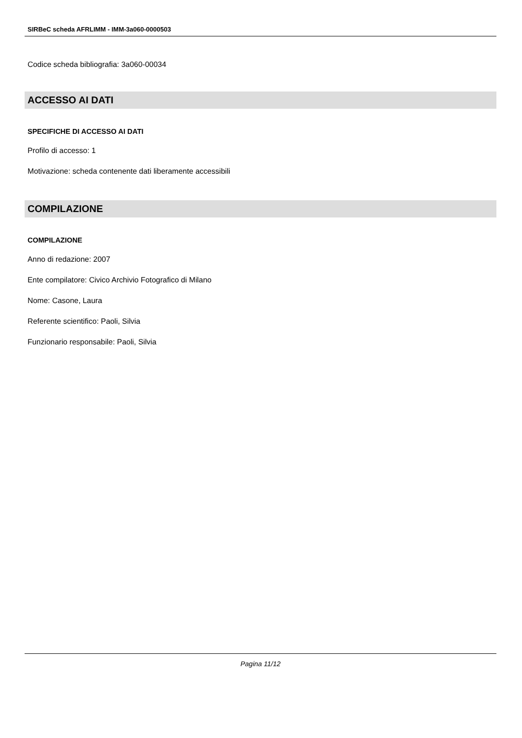SIRBeC scheda AFRLIMM - IMM-3a060-0000503
Codice scheda bibliografia: 3a060-00034
ACCESSO AI DATI
SPECIFICHE DI ACCESSO AI DATI
Profilo di accesso: 1
Motivazione: scheda contenente dati liberamente accessibili
COMPILAZIONE
COMPILAZIONE
Anno di redazione: 2007
Ente compilatore: Civico Archivio Fotografico di Milano
Nome: Casone, Laura
Referente scientifico: Paoli, Silvia
Funzionario responsabile: Paoli, Silvia
Pagina 11/12